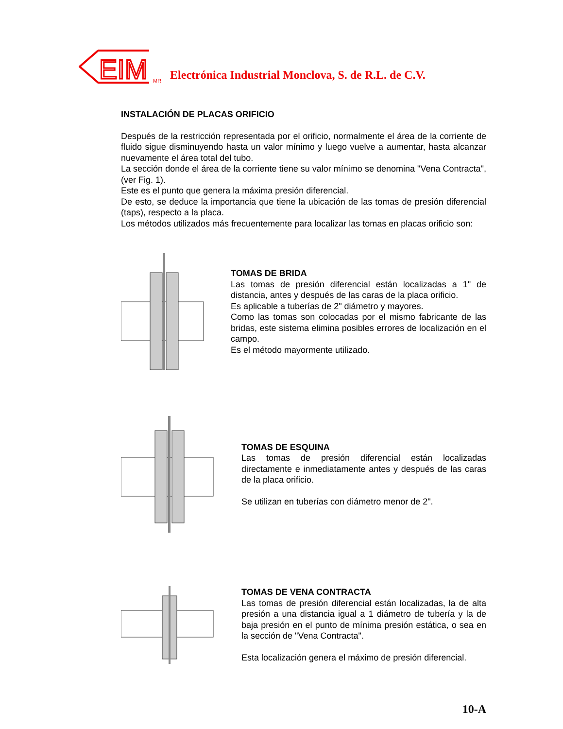EIM
MR Electrónica Industrial Monclova, S. de R.L. de C.V.
INSTALACIÓN DE PLACAS ORIFICIO
Después de la restricción representada por el orificio, normalmente el área de la corriente de fluido sigue disminuyendo hasta un valor mínimo y luego vuelve a aumentar, hasta alcanzar nuevamente el área total del tubo.
La sección donde el área de la corriente tiene su valor mínimo se denomina "Vena Contracta", (ver Fig. 1).
Este es el punto que genera la máxima presión diferencial.
De esto, se deduce la importancia que tiene la ubicación de las tomas de presión diferencial (taps), respecto a la placa.
Los métodos utilizados más frecuentemente para localizar las tomas en placas orificio son:
TOMAS DE BRIDA
Las tomas de presión diferencial están localizadas a 1" de distancia, antes y después de las caras de la placa orificio.
Es aplicable a tuberías de 2" diámetro y mayores.
Como las tomas son colocadas por el mismo fabricante de las bridas, este sistema elimina posibles errores de localización en el campo.
Es el método mayormente utilizado.
TOMAS DE ESQUINA
Las tomas de presión diferencial están localizadas directamente e inmediatamente antes y después de las caras de la placa orificio.
Se utilizan en tuberías con diámetro menor de 2".
TOMAS DE VENA CONTRACTA
Las tomas de presión diferencial están localizadas, la de alta presión a una distancia igual a 1 diámetro de tubería y la de baja presión en el punto de mínima presión estática, o sea en la sección de "Vena Contracta".
Esta localización genera el máximo de presión diferencial.
10-A